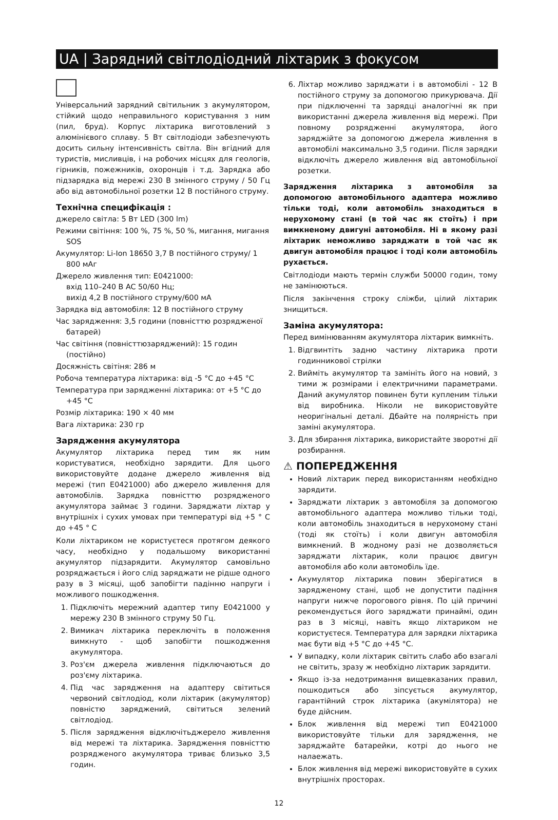UA | Зарядний світлодіодний ліхтарик з фокусом
Універсальний зарядний світильник з акумулятором, стійкий щодо неправильного користування з ним (пил, бруд). Корпус ліхтарика виготовлений з алюмінієвого сплаву. 5 Вт світлодіоди забезпечують досить сильну інтенсивність світла. Він вгідний для туристів, мисливців, і на робочих місцях для геологів, гірників, пожежників, охоронців і т.д. Зарядка або підзарядка від мережі 230 В змінного струму / 50 Гц або від автомобільної розетки 12 В постійного струму.
Технічна специфікація :
джерело світла: 5 Вт LED (300 lm)
Режими світіння: 100 %, 75 %, 50 %, мигання, мигання SOS
Акумулятор: Li-Ion 18650 3,7 В постійного струму/ 1 800 мАг
Джерело живлення тип: E0421000:
вхід 110–240 В AC 50/60 Hц;
вихід 4,2 В постійного струму/600 мА
Зарядка від автомобіля: 12 В постійного струму
Час зарядження: 3,5 години (повністтю розрядженої батарей)
Час світіння (повністтюзаряджений): 15 годин (постійно)
Досяжність світіня: 286 м
Робоча температура ліхтарика: від -5 °C до +45 °C
Температура при зарядженні ліхтарика: от +5 °C до +45 °C
Розмір ліхтарика: 190 × 40 мм
Вага ліхтарика: 230 гр
Зарядження акумулятора
Акумулятор ліхтарика перед тим як ним користуватися, необхідно зарядити. Для цього використовуйте додане джерело живлення від мережі (тип E0421000) або джерело живлення для автомобілів. Зарядка повністтю розрядженого акумулятора займає 3 години. Заряджати ліхтар у внутрішніх і сухих умовах при температурі від +5 ° C до +45 ° C
Коли ліхтариком не користуєтеся протягом деякого часу, необхідно у подальшому використанні акумулятор підзарядити. Акумулятор самовільно розряджається і його слід заряджати не рідше одного разу в 3 місяці, щоб запобігти падінню напруги і можливого пошкодження.
1. Підключіть мережний адаптер типу E0421000 у мережу 230 В змінного струму 50 Гц.
2. Вимикач ліхтарика переключіть в положення вимкнуто - щоб запобігти пошкодження акумулятора.
3. Роз'єм джерела живлення підключаються до роз'єму ліхтарика.
4. Під час зарядження на адаптеру світиться червоний світлодіод, коли ліхтарик (акумулятор) повністю заряджений, світиться зелений світлодіод.
5. Після зарядження відключітьджерело живлення від мережі та ліхтарика. Зарядження повністтю розрядженого акумулятора триває близько 3,5 годин.
6. Ліхтар можливо заряджати і в автомобілі - 12 В постійного струму за допомогою прикурювача. Дії при підключенні та зарядці аналогічні як при використанні джерела живлення від мережі. При повному розрядженні акумулятора, його заряджійте за допомогою джерела живлення в автомобілі максимально 3,5 години. Після зарядки відключіть джерело живлення від автомобільної розетки.
Зарядження ліхтарика з автомобіля за допомогою автомобільного адаптера можливо тільки тоді, коли автомобіль знаходиться в нерухомому стані (в той час як стоїть) і при вимкненому двигуні автомобіля. Ні в якому разі ліхтарик неможливо заряджати в той час як двигун автомобіля працює і тоді коли автомобіль рухається.
Світлодіоди мають термін служби 50000 годин, тому не замінюються.
Після закінчення строку сліжби, цілий ліхтарик знищиться.
Заміна акумулятора:
Перед вимінюванням акумулятора ліхтарик вимкніть.
1. Відгвинтіть задню частину ліхтарика проти годинникової стрілки
2. Вийміть акумулятор та замініть його на новий, з тими ж розмірами і електричними параметрами. Даний акумулятор повинен бути купленим тільки від виробника. Ніколи не використовуйте неоригінальні деталі. Дбайте на полярність при заміні акумулятора.
3. Для збирання ліхтарика, використайте зворотні дії розбирання.
⚠ ПОПЕРЕДЖЕННЯ
Новий ліхтарик перед використанням необхідно зарядити.
Заряджати ліхтарик з автомобіля за допомогою автомобільного адаптера можливо тільки тоді, коли автомобіль знаходиться в нерухомому стані (тоді як стоїть) і коли двигун автомобіля вимкнений. В жодному разі не дозволяється заряджати ліхтарик, коли працює двигун автомобіля або коли автомобіль їде.
Акумулятор ліхтарика повин зберігатися в зарядженому стані, щоб не допустити падіння напруги нижче порогового рівня. По цій причині рекомендується його заряджати принаймі, один раз в 3 місяці, навіть якщо ліхтариком не користуєтеся. Температура для зарядки ліхтарика має бути від +5 °C до +45 °C.
У випадку, коли ліхтарик світить слабо або взагалі не світить, зразу ж необхідно ліхтарик зарядити.
Якщо із-за недотримання вищевказаних правил, пошкодиться або зіпсується акумулятор, гарантійний строк ліхтарика (акумілятора) не буде дійсним.
Блок живлення від мережі тип E0421000 використовуйте тільки для зарядження, не заряджайте батарейки, котрі до нього не налаежать.
Блок живлення від мережі використовуйте в сухих внутрішніх просторах.
12